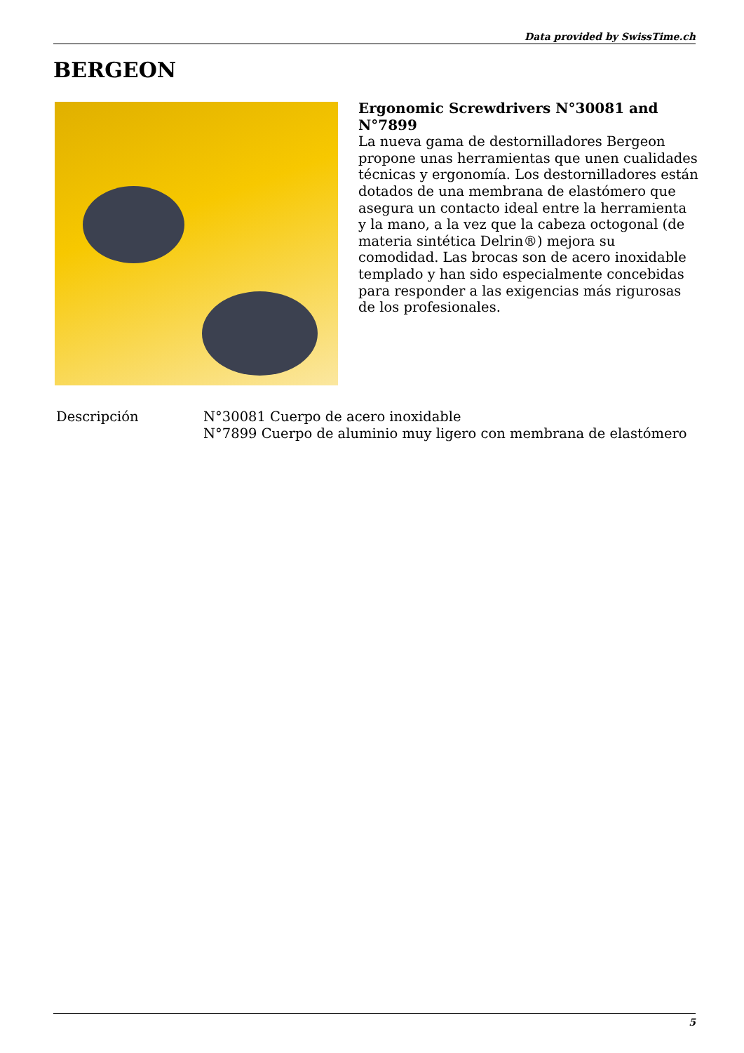Data provided by SwissTime.ch
BERGEON
Ergonomic Screwdrivers N°30081 and N°7899
La nueva gama de destornilladores Bergeon propone unas herramientas que unen cualidades técnicas y ergonomía. Los destornilladores están dotados de una membrana de elastómero que asegura un contacto ideal entre la herramienta y la mano, a la vez que la cabeza octogonal (de materia sintética Delrin®) mejora su comodidad. Las brocas son de acero inoxidable templado y han sido especialmente concebidas para responder a las exigencias más rigurosas de los profesionales.
| Descripción | N°30081 Cuerpo de acero inoxidable N°7899 Cuerpo de aluminio muy ligero con membrana de elastómero |
5